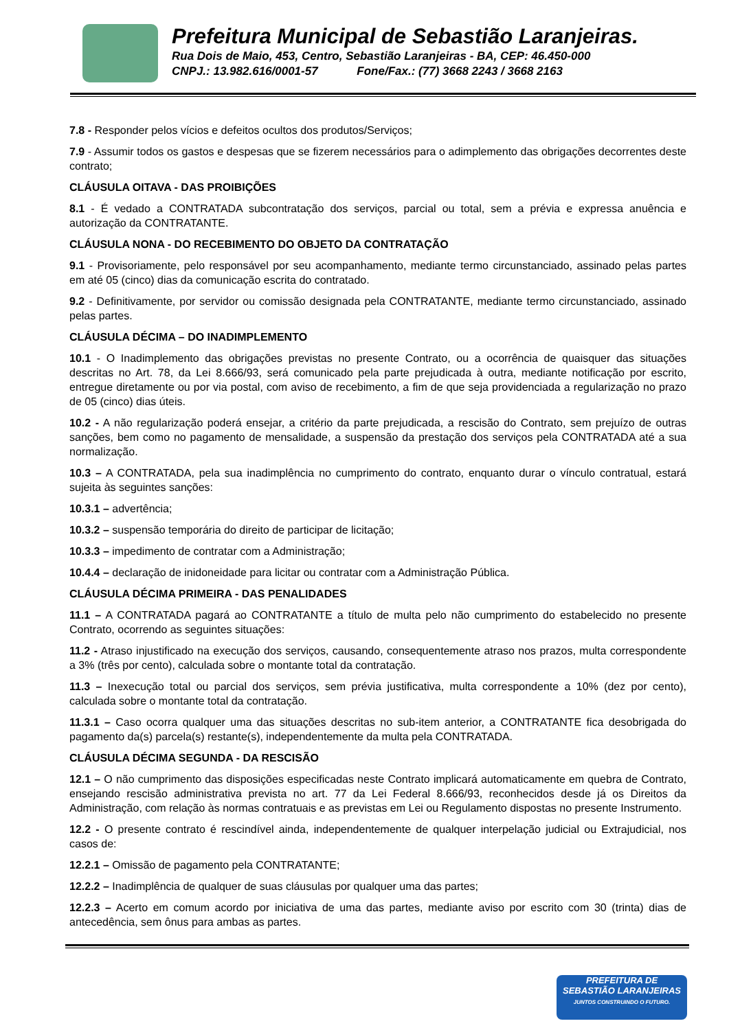Prefeitura Municipal de Sebastião Laranjeiras.
Rua Dois de Maio, 453, Centro, Sebastião Laranjeiras - BA, CEP: 46.450-000
CNPJ.: 13.982.616/0001-57 Fone/Fax.: (77) 3668 2243 / 3668 2163
7.8 - Responder pelos vícios e defeitos ocultos dos produtos/Serviços;
7.9 - Assumir todos os gastos e despesas que se fizerem necessários para o adimplemento das obrigações decorrentes deste contrato;
CLÁUSULA OITAVA - DAS PROIBIÇÕES
8.1 - É vedado a CONTRATADA subcontratação dos serviços, parcial ou total, sem a prévia e expressa anuência e autorização da CONTRATANTE.
CLÁUSULA NONA - DO RECEBIMENTO DO OBJETO DA CONTRATAÇÃO
9.1 - Provisoriamente, pelo responsável por seu acompanhamento, mediante termo circunstanciado, assinado pelas partes em até 05 (cinco) dias da comunicação escrita do contratado.
9.2 - Definitivamente, por servidor ou comissão designada pela CONTRATANTE, mediante termo circunstanciado, assinado pelas partes.
CLÁUSULA DÉCIMA – DO INADIMPLEMENTO
10.1 - O Inadimplemento das obrigações previstas no presente Contrato, ou a ocorrência de quaisquer das situações descritas no Art. 78, da Lei 8.666/93, será comunicado pela parte prejudicada à outra, mediante notificação por escrito, entregue diretamente ou por via postal, com aviso de recebimento, a fim de que seja providenciada a regularização no prazo de 05 (cinco) dias úteis.
10.2 - A não regularização poderá ensejar, a critério da parte prejudicada, a rescisão do Contrato, sem prejuízo de outras sanções, bem como no pagamento de mensalidade, a suspensão da prestação dos serviços pela CONTRATADA até a sua normalização.
10.3 – A CONTRATADA, pela sua inadimplência no cumprimento do contrato, enquanto durar o vínculo contratual, estará sujeita às seguintes sanções:
10.3.1 – advertência;
10.3.2 – suspensão temporária do direito de participar de licitação;
10.3.3 – impedimento de contratar com a Administração;
10.4.4 – declaração de inidoneidade para licitar ou contratar com a Administração Pública.
CLÁUSULA DÉCIMA PRIMEIRA - DAS PENALIDADES
11.1 – A CONTRATADA pagará ao CONTRATANTE a título de multa pelo não cumprimento do estabelecido no presente Contrato, ocorrendo as seguintes situações:
11.2 - Atraso injustificado na execução dos serviços, causando, consequentemente atraso nos prazos, multa correspondente a 3% (três por cento), calculada sobre o montante total da contratação.
11.3 – Inexecução total ou parcial dos serviços, sem prévia justificativa, multa correspondente a 10% (dez por cento), calculada sobre o montante total da contratação.
11.3.1 – Caso ocorra qualquer uma das situações descritas no sub-item anterior, a CONTRATANTE fica desobrigada do pagamento da(s) parcela(s) restante(s), independentemente da multa pela CONTRATADA.
CLÁUSULA DÉCIMA SEGUNDA - DA RESCISÃO
12.1 – O não cumprimento das disposições especificadas neste Contrato implicará automaticamente em quebra de Contrato, ensejando rescisão administrativa prevista no art. 77 da Lei Federal 8.666/93, reconhecidos desde já os Direitos da Administração, com relação às normas contratuais e as previstas em Lei ou Regulamento dispostas no presente Instrumento.
12.2 - O presente contrato é rescindível ainda, independentemente de qualquer interpelação judicial ou Extrajudicial, nos casos de:
12.2.1 – Omissão de pagamento pela CONTRATANTE;
12.2.2 – Inadimplência de qualquer de suas cláusulas por qualquer uma das partes;
12.2.3 – Acerto em comum acordo por iniciativa de uma das partes, mediante aviso por escrito com 30 (trinta) dias de antecedência, sem ônus para ambas as partes.
PREFEITURA DE
SEBASTIÃO LARANJEIRAS
JUNTOS CONSTRUINDO O FUTURO.